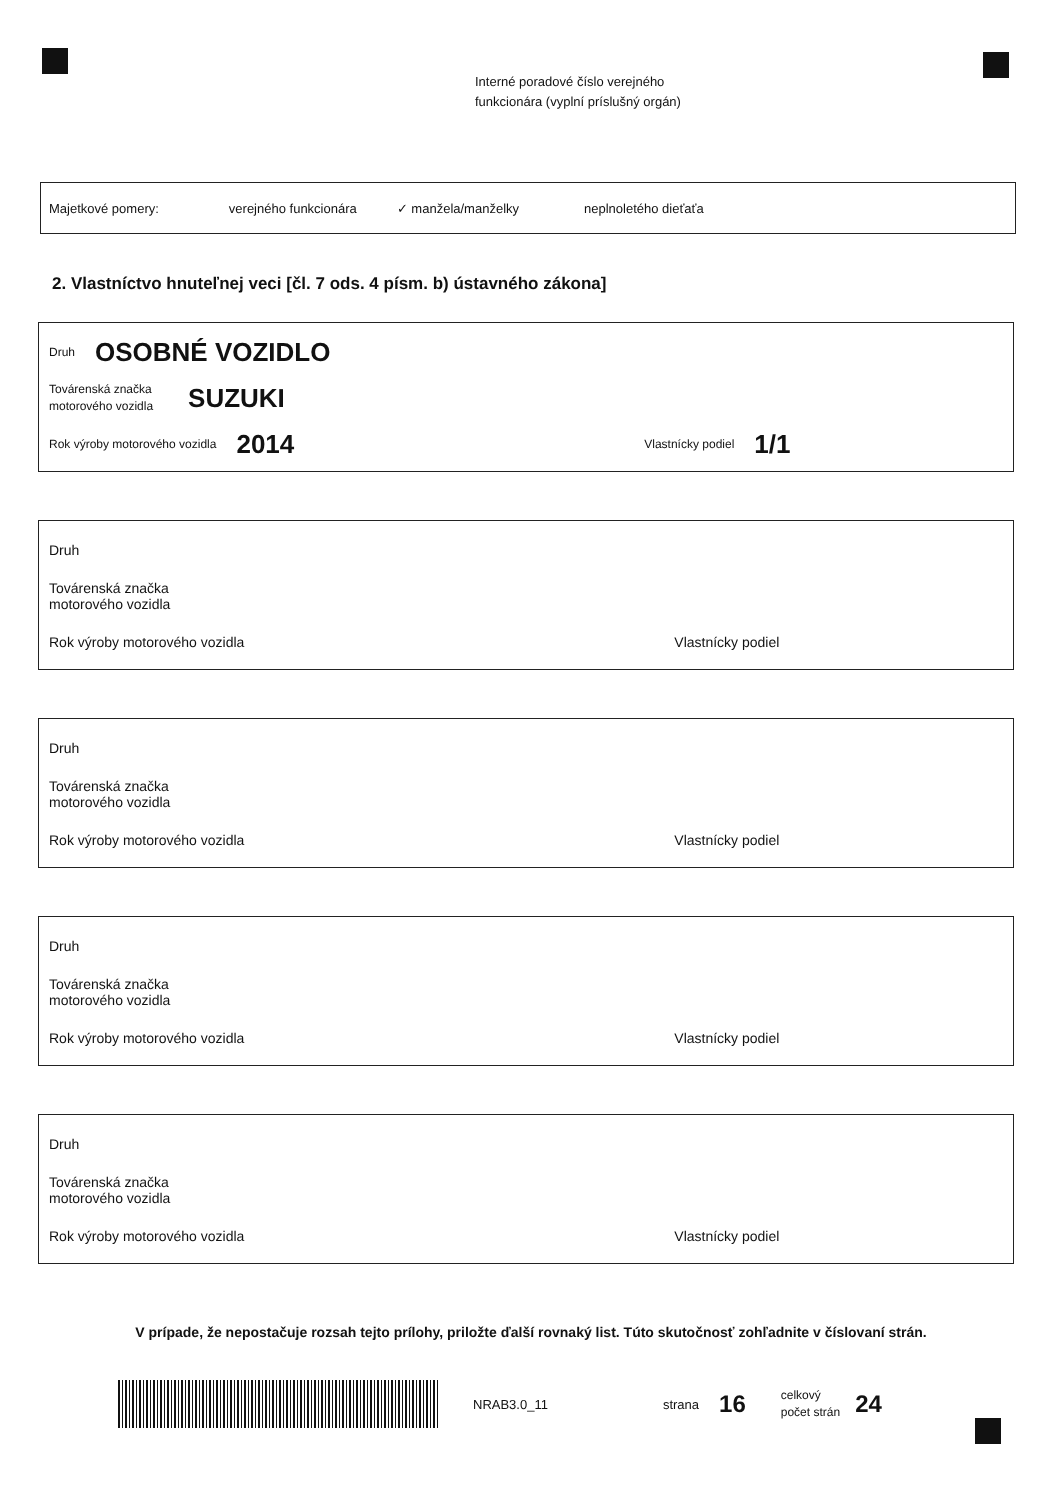Interné poradové číslo verejného
funkcionára (vyplní príslušný orgán)
Majetkové pomery: verejného funkcionára ✓ manžela/manželky neplnoletého dieťaťa
2. Vlastníctvo hnuteľnej veci [čl. 7 ods. 4 písm. b) ústavného zákona]
Druh OSOBNÉ VOZIDLO
Továrenská značka
motorového vozidla SUZUKI
Rok výroby motorového vozidla 2014 Vlastnícky podiel 1/1
Druh
Továrenská značka
motorového vozidla
Rok výroby motorového vozidla Vlastnícky podiel
Druh
Továrenská značka
motorového vozidla
Rok výroby motorového vozidla Vlastnícky podiel
Druh
Továrenská značka
motorového vozidla
Rok výroby motorového vozidla Vlastnícky podiel
Druh
Továrenská značka
motorového vozidla
Rok výroby motorového vozidla Vlastnícky podiel
V prípade, že nepostačuje rozsah tejto prílohy, priložte ďalší rovnaký list. Túto skutočnosť zohľadnite v číslovaní strán.
NRAB3.0_11 strana 16 celkový
počet strán 24